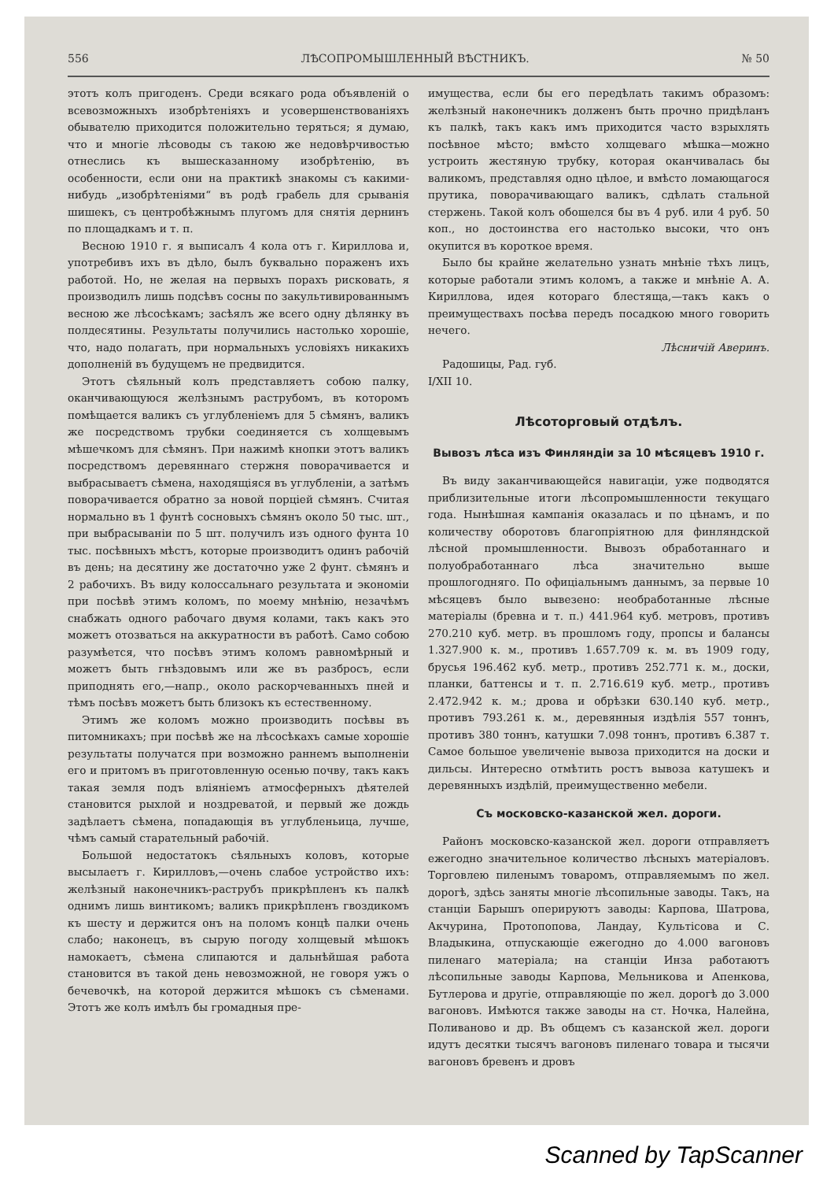556 ЛѢСОПРОМЫШЛЕННЫЙ ВѢСТНИКЪ. № 50
этотъ колъ пригоденъ. Среди всякаго рода объявленій о всевозможныхъ изобрѣтеніяхъ и усовершенствованіяхъ обывателю приходится положительно теряться; я думаю, что и многіе лѣсоводы съ такою же недовѣрчивостью отнеслись къ вышесказанному изобрѣтенію, въ особенности, если они на практикѣ знакомы съ какими-нибудь „изобрѣтеніями“ въ родѣ грабель для срыванія шишекъ, съ центробѣжнымъ плугомъ для снятія дернинъ по площадкамъ и т. п.
Весною 1910 г. я выписалъ 4 кола отъ г. Кириллова и, употребивъ ихъ въ дѣло, былъ буквально пораженъ ихъ работой. Но, не желая на первыхъ порахъ рисковать, я производилъ лишь подсѣвъ сосны по закультивированнымъ весною же лѣсосѣкамъ; засѣялъ же всего одну дѣлянку въ полдесятины. Результаты получились настолько хорошіе, что, надо полагать, при нормальныхъ условіяхъ никакихъ дополненій въ будущемъ не предвидится.
Этотъ сѣяльный колъ представляетъ собою палку, оканчивающуюся желѣзнымъ раструбомъ, въ которомъ помѣщается валикъ съ углубленіемъ для 5 сѣмянъ, валикъ же посредствомъ трубки соединяется съ холщевымъ мѣшечкомъ для сѣмянъ. При нажимѣ кнопки этотъ валикъ посредствомъ деревяннаго стержня поворачивается и выбрасываетъ сѣмена, находящіяся въ углубленіи, а затѣмъ поворачивается обратно за новой порціей сѣмянъ. Считая нормально въ 1 фунтѣ сосновыхъ сѣмянъ около 50 тыс. шт., при выбрасываніи по 5 шт. получилъ изъ одного фунта 10 тыс. посѣвныхъ мѣстъ, которые производитъ одинъ рабочій въ день; на десятину же достаточно уже 2 фунт. сѣмянъ и 2 рабочихъ. Въ виду колоссальнаго результата и экономіи при посѣвѣ этимъ коломъ, по моему мнѣнію, незачѣмъ снабжать одного рабочаго двумя колами, такъ какъ это можетъ отозваться на аккуратности въ работѣ. Само собою разумѣется, что посѣвъ этимъ коломъ равномѣрный и можетъ быть гнѣздовымъ или же въ разбросъ, если приподнять его,—напр., около раскорчеванныхъ пней и тѣмъ посѣвъ можетъ быть близокъ къ естественному.
Этимъ же коломъ можно производить посѣвы въ питомникахъ; при посѣвѣ же на лѣсосѣкахъ самые хорошіе результаты получатся при возможно раннемъ выполненіи его и притомъ въ приготовленную осенью почву, такъ какъ такая земля подъ вліяніемъ атмосферныхъ дѣятелей становится рыхлой и ноздреватой, и первый же дождь задѣлаетъ сѣмена, попадающія въ углубленьица, лучше, чѣмъ самый старательный рабочій.
Большой недостатокъ сѣяльныхъ коловъ, которые высылаетъ г. Кирилловъ,—очень слабое устройство ихъ: желѣзный наконечникъ-раструбъ прикрѣпленъ къ палкѣ однимъ лишь винтикомъ; валикъ прикрѣпленъ гвоздикомъ къ шесту и держится онъ на поломъ концѣ палки очень слабо; наконецъ, въ сырую погоду холщевый мѣшокъ намокаетъ, сѣмена слипаются и дальнѣйшая работа становится въ такой день невозможной, не говоря ужъ о бечевочкѣ, на которой держится мѣшокъ съ сѣменами. Этотъ же колъ имѣлъ бы громадныя пре-
имущества, если бы его передѣлать такимъ образомъ: желѣзный наконечникъ долженъ быть прочно придѣланъ къ палкѣ, такъ какъ имъ приходится часто взрыхлять посѣвное мѣсто; вмѣсто холщеваго мѣшка—можно устроить жестяную трубку, которая оканчивалась бы валикомъ, представляя одно цѣлое, и вмѣсто ломающагося прутика, поворачивающаго валикъ, сдѣлать стальной стержень. Такой колъ обошелся бы въ 4 руб. или 4 руб. 50 коп., но достоинства его настолько высоки, что онъ окупится въ короткое время.
Было бы крайне желательно узнать мнѣніе тѣхъ лицъ, которые работали этимъ коломъ, а также и мнѣніе А. А. Кириллова, идея котораго блестяща,—такъ какъ о преимуществахъ посѣва передъ посадкою много говорить нечего.
Лѣсничій Аверинъ.
Радошицы, Рад. губ.
I/XII 10.
Лѣсоторговый отдѣлъ.
Вывозъ лѣса изъ Финляндіи за 10 мѣсяцевъ 1910 г.
Въ виду заканчивающейся навигаціи, уже подводятся приблизительные итоги лѣсопромышленности текущаго года. Нынѣшная кампанія оказалась и по цѣнамъ, и по количеству оборотовъ благопріятною для финляндской лѣсной промышленности. Вывозъ обработаннаго и полуобработаннаго лѣса значительно выше прошлогодняго. По офиціальнымъ даннымъ, за первые 10 мѣсяцевъ было вывезено: необработанные лѣсные матеріалы (бревна и т. п.) 441.964 куб. метровъ, противъ 270.210 куб. метр. въ прошломъ году, пропсы и балансы 1.327.900 к. м., противъ 1.657.709 к. м. въ 1909 году, брусья 196.462 куб. метр., противъ 252.771 к. м., доски, планки, баттенсы и т. п. 2.716.619 куб. метр., противъ 2.472.942 к. м.; дрова и обрѣзки 630.140 куб. метр., противъ 793.261 к. м., деревянныя издѣлія 557 тоннъ, противъ 380 тоннъ, катушки 7.098 тоннъ, противъ 6.387 т. Самое большое увеличеніе вывоза приходится на доски и дильсы. Интересно отмѣтить ростъ вывоза катушекъ и деревянныхъ издѣлій, преимущественно мебели.
Съ московско-казанской жел. дороги.
Районъ московско-казанской жел. дороги отправляетъ ежегодно значительное количество лѣсныхъ матеріаловъ. Торговлею пиленымъ товаромъ, отправляемымъ по жел. дорогѣ, здѣсь заняты многіе лѣсопильные заводы. Такъ, на станціи Барышъ оперируютъ заводы: Карпова, Шатрова, Акчурина, Протопопова, Ландау, Культісова и С. Владыкина, отпускающіе ежегодно до 4.000 вагоновъ пиленаго матеріала; на станціи Инза работаютъ лѣсопильные заводы Карпова, Мельникова и Апенкова, Бутлерова и другіе, отправляющіе по жел. дорогѣ до 3.000 вагоновъ. Имѣются также заводы на ст. Ночка, Налейна, Поливаново и др. Въ общемъ съ казанской жел. дороги идутъ десятки тысячъ вагоновъ пиленаго товара и тысячи вагоновъ бревенъ и дровъ
Scanned by TapScanner